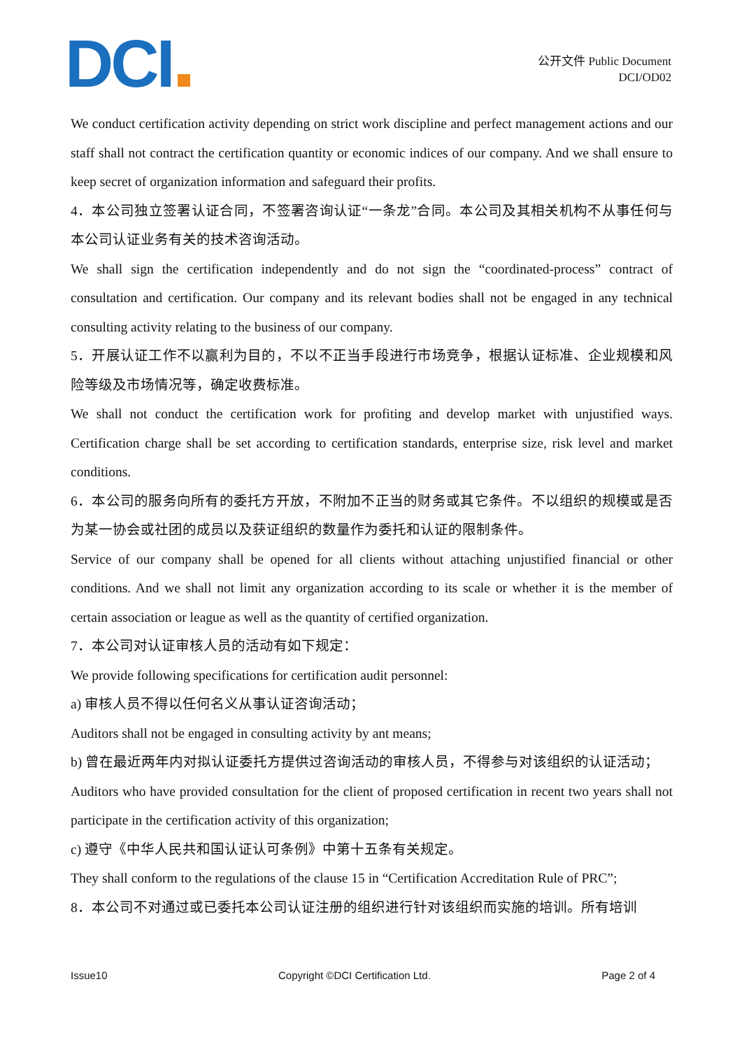DCI
公开文件 Public Document
DCI/OD02
We conduct certification activity depending on strict work discipline and perfect management actions and our staff shall not contract the certification quantity or economic indices of our company. And we shall ensure to keep secret of organization information and safeguard their profits.
4．本公司独立签署认证合同，不签署咨询认证“一条龙”合同。本公司及其相关机构不从事任何与本公司认证业务有关的技术咨询活动。
We shall sign the certification independently and do not sign the “coordinated-process” contract of consultation and certification. Our company and its relevant bodies shall not be engaged in any technical consulting activity relating to the business of our company.
5．开展认证工作不以赢利为目的，不以不正当手段进行市场竞争，根据认证标准、企业规模和风险等级及市场情况等，确定收费标准。
We shall not conduct the certification work for profiting and develop market with unjustified ways. Certification charge shall be set according to certification standards, enterprise size, risk level and market conditions.
6．本公司的服务向所有的委托方开放，不附加不正当的财务或其它条件。不以组织的规模或是否为某一协会或社团的成员以及获证组织的数量作为委托和认证的限制条件。
Service of our company shall be opened for all clients without attaching unjustified financial or other conditions. And we shall not limit any organization according to its scale or whether it is the member of certain association or league as well as the quantity of certified organization.
7．本公司对认证审核人员的活动有如下规定：
We provide following specifications for certification audit personnel:
a) 审核人员不得以任何名义从事认证咨询活动；
Auditors shall not be engaged in consulting activity by ant means;
b) 曾在最近两年内对拟认证委托方提供过咨询活动的审核人员，不得参与对该组织的认证活动；
Auditors who have provided consultation for the client of proposed certification in recent two years shall not participate in the certification activity of this organization;
c) 遵守《中华人民共和国认证认可条例》中第十五条有关规定。
They shall conform to the regulations of the clause 15 in “Certification Accreditation Rule of PRC”;
8．本公司不对通过或已委托本公司认证注册的组织进行针对该组织而实施的培训。所有培训
Issue10 Copyright ©DCI Certification Ltd. Page 2 of 4